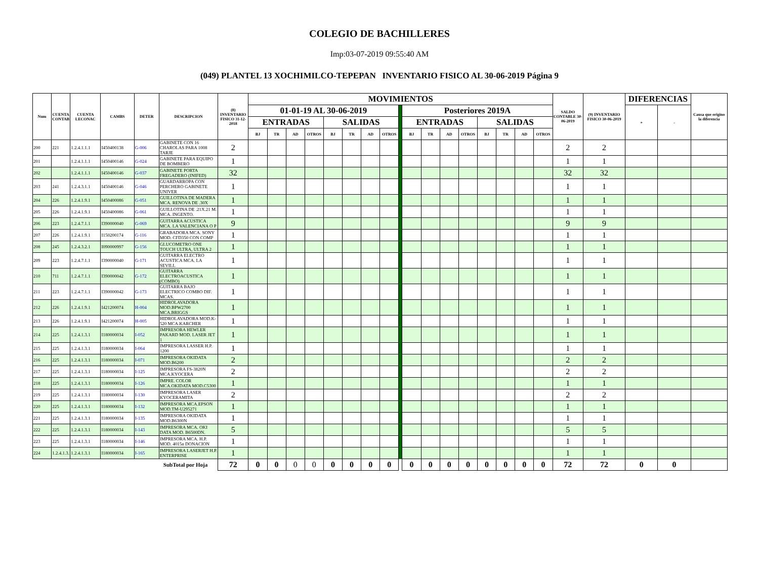COLEGIO DE BACHILLERES
Imp:03-07-2019 09:55:40 AM
(049) PLANTEL 13 XOCHIMILCO-TEPEPAN INVENTARIO FISICO AL 30-06-2019 Página 9
| Num | CUENTA CONTAB | CUENTA LECONAC | CAMBS | DETER | DESCRIPCION | (8) INVENTARIO FISICO 31-12-2018 | MOVIMIENTOS | | | | | | | | | | | | | | | | | SALDO CONTABLE 30-06-2019 | (9) INVENTARIO FISICO 30-06-2019 | DIFERENCIAS | | Causa que origino la diferencia |
| --- | --- | --- | --- | --- | --- | --- | --- | --- | --- | --- | --- | --- | --- | --- | --- | --- | --- | --- | --- | --- | --- | --- | --- | --- | --- | --- | --- | --- |
| | | | | | | | 01-01-19 AL 30-06-2019 | | | | | | | | | Posteriores 2019A | | | | | | | | | | + | - | |
| | | | | | | | ENTRADAS | | | | SALIDAS | | | | | ENTRADAS | | | | SALIDAS | | | | | | | | |
| | | | | | | | BJ | TR | AD | OTROS | BJ | TR | AD | OTROS | | BJ | TR | AD | OTROS | BJ | TR | AD | OTROS | | | | | |
| 200 | 221 | 1.2.4.1.1.1 | I450400138 | G-006 | GABINETE CON 16 CHAROLAS PARA 1008 TARJE | 2 | | | | | | | | | | | | | | | | | | 2 | 2 | | | |
| 201 | | 1.2.4.1.1.1 | I450400146 | G-024 | GABINETE PARA EQUIPO DE BOMBERO | 1 | | | | | | | | | | | | | | | | | | 1 | 1 | | | |
| 202 | | 1.2.4.1.1.1 | I450400146 | G-037 | GABINETE PORTA FREGADERO (INIFED) | 32 | | | | | | | | | | | | | | | | | | 32 | 32 | | | |
| 203 | 241 | 1.2.4.3.1.1 | I450400146 | G-046 | GUARDARROPA CON PERCHERO GABINETE UNIVER | 1 | | | | | | | | | | | | | | | | | | 1 | 1 | | | |
| 204 | 226 | 1.2.4.1.9.1 | I450400086 | G-051 | GUILLOTINA DE MADERA MCA. RENOVA DE .30X | 1 | | | | | | | | | | | | | | | | | | 1 | 1 | | | |
| 205 | 226 | 1.2.4.1.9.1 | I450400086 | G-061 | GUILLOTINA DE .21X.21 M. MCA. INGENTO. | 1 | | | | | | | | | | | | | | | | | | 1 | 1 | | | |
| 206 | 223 | 1.2.4.7.1.1 | I390000040 | G-069 | GUITARRA ACUSTICA MCA. LA VALENCIANA O P | 9 | | | | | | | | | | | | | | | | | | 9 | 9 | | | |
| 207 | 226 | 1.2.4.1.9.1 | I150200174 | G-116 | GRABADORA MCA. SONY MOD. CFD350 CON COMP | 1 | | | | | | | | | | | | | | | | | | 1 | 1 | | | |
| 208 | 245 | 1.2.4.3.2.1 | I090000997 | G-156 | GLUCOMETRO ONE TOUCH ULTRA, ULTRA 2 | 1 | | | | | | | | | | | | | | | | | | 1 | 1 | | | |
| 209 | 223 | 1.2.4.7.1.1 | I390000040 | G-171 | GUITARRA ELECTRO ACUSTICA MCA. LA SEVILL | 1 | | | | | | | | | | | | | | | | | | 1 | 1 | | | |
| 210 | 711 | 1.2.4.7.1.1 | I390000042 | G-172 | GUITARRA ELECTROACUSTICA (COMBO) | 1 | | | | | | | | | | | | | | | | | | 1 | 1 | | | |
| 211 | 223 | 1.2.4.7.1.1 | I390000042 | G-173 | GUITARRA BAJO ELECTRICO COMBO DIF. MCAS. | 1 | | | | | | | | | | | | | | | | | | 1 | 1 | | | |
| 212 | 226 | 1.2.4.1.9.1 | I421200074 | H-004 | HIDROLAVADORA MOD.BPW2700 MCA.BRIGGS | 1 | | | | | | | | | | | | | | | | | | 1 | 1 | | | |
| 213 | 226 | 1.2.4.1.9.1 | I421200074 | H-005 | HIDROLAVADORA MOD.K-520 MCA.KARCHER | 1 | | | | | | | | | | | | | | | | | | 1 | 1 | | | |
| 214 | 225 | 1.2.4.1.3.1 | I180000034 | I-052 | IMPRESORA HEWLER PAKARD MOD. LASER JET 1 | 1 | | | | | | | | | | | | | | | | | | 1 | 1 | | | |
| 215 | 225 | 1.2.4.1.3.1 | I180000034 | I-064 | IMPRESORA LASSER H.P. 1200 | 1 | | | | | | | | | | | | | | | | | | 1 | 1 | | | |
| 216 | 225 | 1.2.4.1.3.1 | I180000034 | I-071 | IMPRESORA OKIDATA MOD.B6200 | 2 | | | | | | | | | | | | | | | | | | 2 | 2 | | | |
| 217 | 225 | 1.2.4.1.3.1 | I180000034 | I-125 | IMPRESORA FS-3820N MCA.KYOCERA | 2 | | | | | | | | | | | | | | | | | | 2 | 2 | | | |
| 218 | 225 | 1.2.4.1.3.1 | I180000034 | I-126 | IMPRE. COLOR MCA.OKIDATA MOD.C5300 | 1 | | | | | | | | | | | | | | | | | | 1 | 1 | | | |
| 219 | 225 | 1.2.4.1.3.1 | I180000034 | I-130 | IMPRESORA LASER KYOCERAMITA | 2 | | | | | | | | | | | | | | | | | | 2 | 2 | | | |
| 220 | 225 | 1.2.4.1.3.1 | I180000034 | I-132 | IMPRESORA MCA.EPSON MOD.TM-U295271 | 1 | | | | | | | | | | | | | | | | | | 1 | 1 | | | |
| 221 | 225 | 1.2.4.1.3.1 | I180000034 | I-135 | IMPRESORA OKIDATA MOD.B6300N | 1 | | | | | | | | | | | | | | | | | | 1 | 1 | | | |
| 222 | 225 | 1.2.4.1.3.1 | I180000034 | I-143 | IMPRESORA MCA. OKI DATA MOD. B6500DN. | 5 | | | | | | | | | | | | | | | | | | 5 | 5 | | | |
| 223 | 225 | 1.2.4.1.3.1 | I180000034 | I-146 | IMPRESORA MCA. H.P. MOD. 4015n DONACION | 1 | | | | | | | | | | | | | | | | | | 1 | 1 | | | |
| 224 | 1.2.4.1.3.1 | 1.2.4.1.3.1 | I180000034 | I-165 | IMPRESORA LASERJET H.P. ENTERPRISE | 1 | | | | | | | | | | | | | | | | | | 1 | 1 | | | |
| SubTotal por Hoja | | | | | | 72 | 0 | 0 | 0 | 0 | 0 | 0 | 0 | 0 | | 0 | 0 | 0 | 0 | 0 | 0 | 0 | 0 | 72 | 72 | 0 | 0 | |